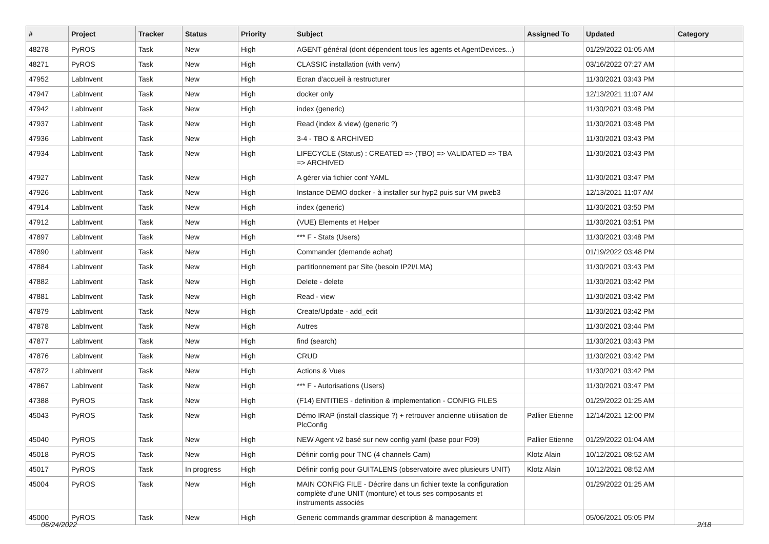| # | Project | Tracker | Status | Priority | Subject | Assigned To | Updated | Category |
| --- | --- | --- | --- | --- | --- | --- | --- | --- |
| 48278 | PyROS | Task | New | High | AGENT général (dont dépendent tous les agents et AgentDevices...) | | 01/29/2022 01:05 AM | |
| 48271 | PyROS | Task | New | High | CLASSIC installation (with venv) | | 03/16/2022 07:27 AM | |
| 47952 | LabInvent | Task | New | High | Ecran d'accueil à restructurer | | 11/30/2021 03:43 PM | |
| 47947 | LabInvent | Task | New | High | docker only | | 12/13/2021 11:07 AM | |
| 47942 | LabInvent | Task | New | High | index (generic) | | 11/30/2021 03:48 PM | |
| 47937 | LabInvent | Task | New | High | Read (index & view) (generic ?) | | 11/30/2021 03:48 PM | |
| 47936 | LabInvent | Task | New | High | 3-4 - TBO & ARCHIVED | | 11/30/2021 03:43 PM | |
| 47934 | LabInvent | Task | New | High | LIFECYCLE (Status) : CREATED => (TBO) => VALIDATED => TBA => ARCHIVED | | 11/30/2021 03:43 PM | |
| 47927 | LabInvent | Task | New | High | A gérer via fichier conf YAML | | 11/30/2021 03:47 PM | |
| 47926 | LabInvent | Task | New | High | Instance DEMO docker - à installer sur hyp2 puis sur VM pweb3 | | 12/13/2021 11:07 AM | |
| 47914 | LabInvent | Task | New | High | index (generic) | | 11/30/2021 03:50 PM | |
| 47912 | LabInvent | Task | New | High | (VUE) Elements et Helper | | 11/30/2021 03:51 PM | |
| 47897 | LabInvent | Task | New | High | *** F - Stats (Users) | | 11/30/2021 03:48 PM | |
| 47890 | LabInvent | Task | New | High | Commander (demande achat) | | 01/19/2022 03:48 PM | |
| 47884 | LabInvent | Task | New | High | partitionnement par Site (besoin IP2I/LMA) | | 11/30/2021 03:43 PM | |
| 47882 | LabInvent | Task | New | High | Delete - delete | | 11/30/2021 03:42 PM | |
| 47881 | LabInvent | Task | New | High | Read - view | | 11/30/2021 03:42 PM | |
| 47879 | LabInvent | Task | New | High | Create/Update - add_edit | | 11/30/2021 03:42 PM | |
| 47878 | LabInvent | Task | New | High | Autres | | 11/30/2021 03:44 PM | |
| 47877 | LabInvent | Task | New | High | find (search) | | 11/30/2021 03:43 PM | |
| 47876 | LabInvent | Task | New | High | CRUD | | 11/30/2021 03:42 PM | |
| 47872 | LabInvent | Task | New | High | Actions & Vues | | 11/30/2021 03:42 PM | |
| 47867 | LabInvent | Task | New | High | *** F - Autorisations (Users) | | 11/30/2021 03:47 PM | |
| 47388 | PyROS | Task | New | High | (F14) ENTITIES - definition & implementation - CONFIG FILES | | 01/29/2022 01:25 AM | |
| 45043 | PyROS | Task | New | High | Démo IRAP (install classique ?) + retrouver ancienne utilisation de PlcConfig | Pallier Etienne | 12/14/2021 12:00 PM | |
| 45040 | PyROS | Task | New | High | NEW Agent v2 basé sur new config yaml (base pour F09) | Pallier Etienne | 01/29/2022 01:04 AM | |
| 45018 | PyROS | Task | New | High | Définir config pour TNC (4 channels Cam) | Klotz Alain | 10/12/2021 08:52 AM | |
| 45017 | PyROS | Task | In progress | High | Définir config pour GUITALENS (observatoire avec plusieurs UNIT) | Klotz Alain | 10/12/2021 08:52 AM | |
| 45004 | PyROS | Task | New | High | MAIN CONFIG FILE - Décrire dans un fichier texte la configuration complète d'une UNIT (monture) et tous ses composants et instruments associés | | 01/29/2022 01:25 AM | |
| 45000 | PyROS | Task | New | High | Generic commands grammar description & management | | 05/06/2021 05:05 PM | |
06/24/2022 2/18